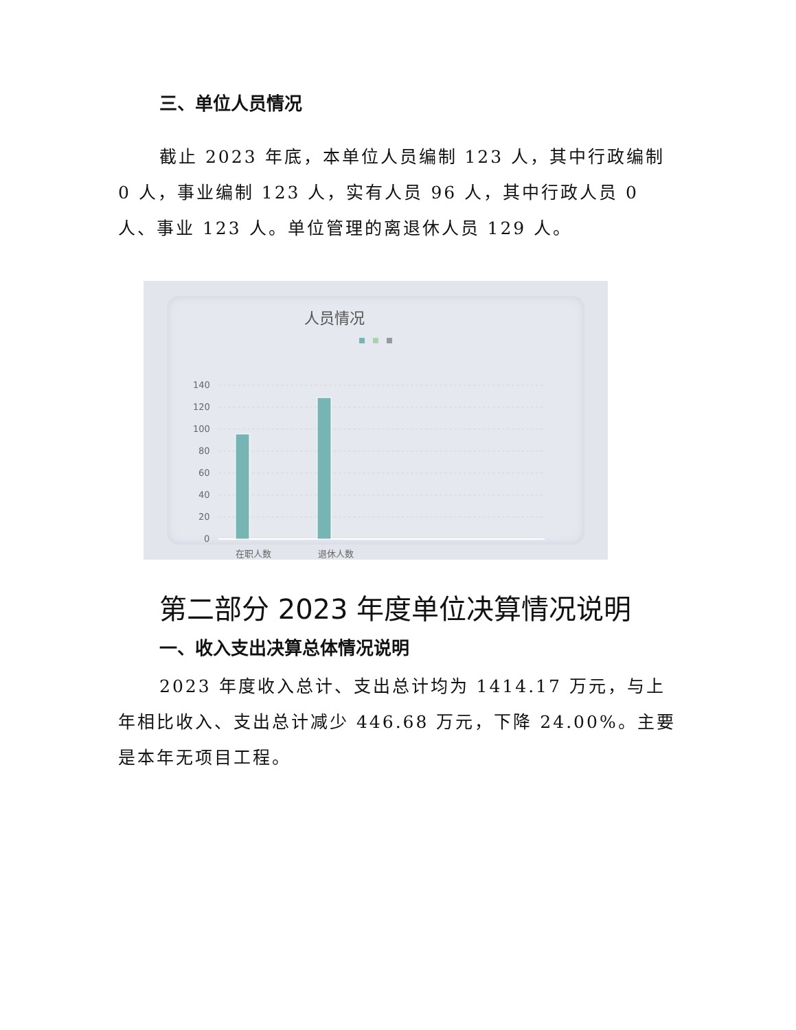三、单位人员情况
截止 2023 年底，本单位人员编制 123 人，其中行政编制 0 人，事业编制 123 人，实有人员 96 人，其中行政人员 0 人、事业 123 人。单位管理的离退休人员 129 人。
人员情况
140
120
100
80
60
40
20
0
在职人数
退休人数
第二部分 2023 年度单位决算情况说明
一、收入支出决算总体情况说明
2023 年度收入总计、支出总计均为 1414.17 万元，与上年相比收入、支出总计减少 446.68 万元，下降 24.00%。主要是本年无项目工程。